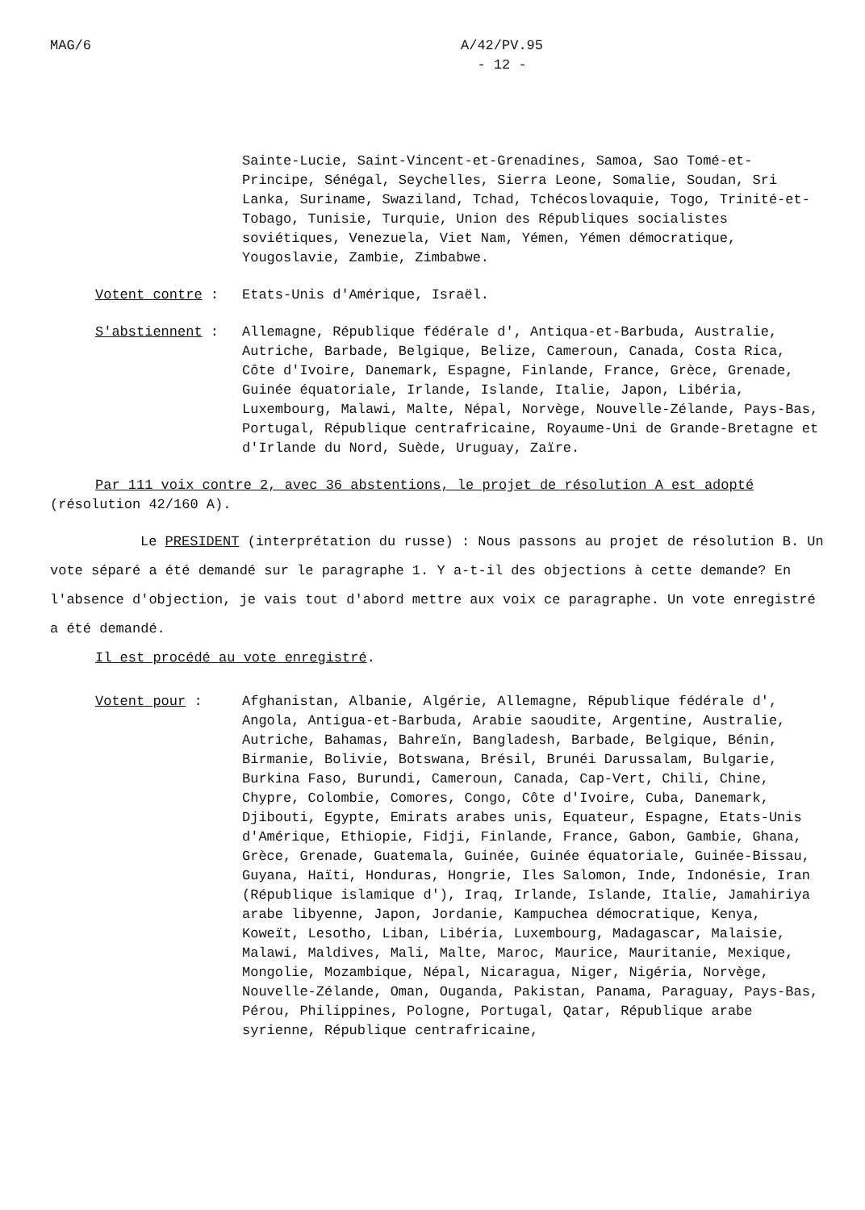MAG/6 A/42/PV.95
- 12 -
Sainte-Lucie, Saint-Vincent-et-Grenadines, Samoa, Sao Tomé-et-Principe, Sénégal, Seychelles, Sierra Leone, Somalie, Soudan, Sri Lanka, Suriname, Swaziland, Tchad, Tchécoslovaquie, Togo, Trinité-et-Tobago, Tunisie, Turquie, Union des Républiques socialistes soviétiques, Venezuela, Viet Nam, Yémen, Yémen démocratique, Yougoslavie, Zambie, Zimbabwe.
Votent contre : Etats-Unis d'Amérique, Israël.
S'abstiennent : Allemagne, République fédérale d', Antiqua-et-Barbuda, Australie, Autriche, Barbade, Belgique, Belize, Cameroun, Canada, Costa Rica, Côte d'Ivoire, Danemark, Espagne, Finlande, France, Grèce, Grenade, Guinée équatoriale, Irlande, Islande, Italie, Japon, Libéria, Luxembourg, Malawi, Malte, Népal, Norvège, Nouvelle-Zélande, Pays-Bas, Portugal, République centrafricaine, Royaume-Uni de Grande-Bretagne et d'Irlande du Nord, Suède, Uruguay, Zaïre.
Par 111 voix contre 2, avec 36 abstentions, le projet de résolution A est adopté (résolution 42/160 A).
Le PRESIDENT (interprétation du russe) : Nous passons au projet de résolution B. Un vote séparé a été demandé sur le paragraphe 1. Y a-t-il des objections à cette demande? En l'absence d'objection, je vais tout d'abord mettre aux voix ce paragraphe. Un vote enregistré a été demandé.
Il est procédé au vote enregistré.
Votent pour : Afghanistan, Albanie, Algérie, Allemagne, République fédérale d', Angola, Antigua-et-Barbuda, Arabie saoudite, Argentine, Australie, Autriche, Bahamas, Bahreïn, Bangladesh, Barbade, Belgique, Bénin, Birmanie, Bolivie, Botswana, Brésil, Brunéi Darussalam, Bulgarie, Burkina Faso, Burundi, Cameroun, Canada, Cap-Vert, Chili, Chine, Chypre, Colombie, Comores, Congo, Côte d'Ivoire, Cuba, Danemark, Djibouti, Egypte, Emirats arabes unis, Equateur, Espagne, Etats-Unis d'Amérique, Ethiopie, Fidji, Finlande, France, Gabon, Gambie, Ghana, Grèce, Grenade, Guatemala, Guinée, Guinée équatoriale, Guinée-Bissau, Guyana, Haïti, Honduras, Hongrie, Iles Salomon, Inde, Indonésie, Iran (République islamique d'), Iraq, Irlande, Islande, Italie, Jamahiriya arabe libyenne, Japon, Jordanie, Kampuchea démocratique, Kenya, Koweït, Lesotho, Liban, Libéria, Luxembourg, Madagascar, Malaisie, Malawi, Maldives, Mali, Malte, Maroc, Maurice, Mauritanie, Mexique, Mongolie, Mozambique, Népal, Nicaragua, Niger, Nigéria, Norvège, Nouvelle-Zélande, Oman, Ouganda, Pakistan, Panama, Paraguay, Pays-Bas, Pérou, Philippines, Pologne, Portugal, Qatar, République arabe syrienne, République centrafricaine,